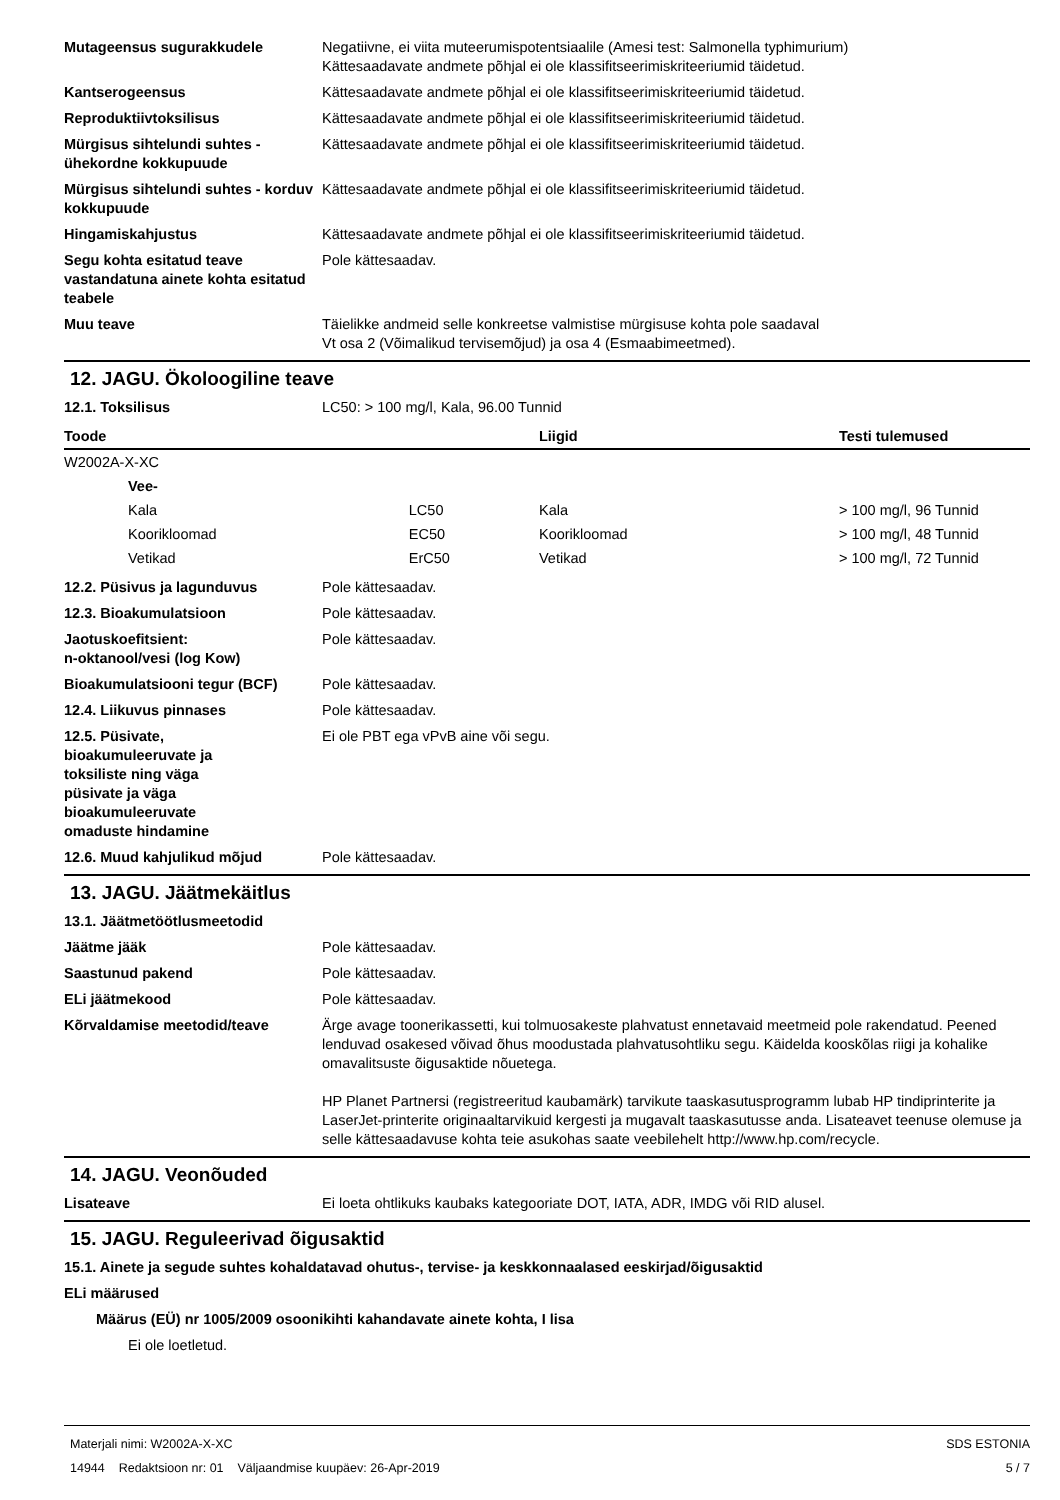Mutageensus sugurakkudele Negatiivne, ei viita muteerumispotentsiaalile (Amesi test: Salmonella typhimurium)
Kättesaadavate andmete põhjal ei ole klassifitseerimiskriteeriumid täidetud.
Kantserogeensus Kättesaadavate andmete põhjal ei ole klassifitseerimiskriteeriumid täidetud.
Reproduktiivtoksilisus Kättesaadavate andmete põhjal ei ole klassifitseerimiskriteeriumid täidetud.
Mürgisus sihtelundi suhtes - ühekordne kokkupuude
Kättesaadavate andmete põhjal ei ole klassifitseerimiskriteeriumid täidetud.
Mürgisus sihtelundi suhtes - korduv kokkupuude
Kättesaadavate andmete põhjal ei ole klassifitseerimiskriteeriumid täidetud.
Hingamiskahjustus Kättesaadavate andmete põhjal ei ole klassifitseerimiskriteeriumid täidetud.
Segu kohta esitatud teave vastandatuna ainete kohta esitatud teabele
Pole kättesaadav.
Muu teave Täielikke andmeid selle konkreetse valmistise mürgisuse kohta pole saadaval
Vt osa 2 (Võimalikud tervisemõjud) ja osa 4 (Esmaabimeetmed).
12. JAGU. Ökoloogiline teave
12.1. Toksilisus LC50: > 100 mg/l, Kala, 96.00 Tunnid
| Toode | | | Liigid | Testi tulemused |
| --- | --- | --- | --- | --- |
| W2002A-X-XC | | | | |
| | Vee- | | | |
| | Kala | LC50 | Kala | > 100 mg/l, 96 Tunnid |
| | Koorikloomad | EC50 | Koorikloomad | > 100 mg/l, 48 Tunnid |
| | Vetikad | ErC50 | Vetikad | > 100 mg/l, 72 Tunnid |
12.2. Püsivus ja lagunduvus Pole kättesaadav.
12.3. Bioakumulatsioon Pole kättesaadav.
Jaotuskoefitsient:
n-oktanool/vesi (log Kow)
Pole kättesaadav.
Bioakumulatsiooni tegur (BCF) Pole kättesaadav.
12.4. Liikuvus pinnases Pole kättesaadav.
12.5. Püsivate,
bioakumuleeruvate ja
toksiliste ning väga
püsivate ja väga
bioakumuleeruvate
omaduste hindamine
Ei ole PBT ega vPvB aine või segu.
12.6. Muud kahjulikud mõjud Pole kättesaadav.
13. JAGU. Jäätmekäitlus
13.1. Jäätmetöötlusmeetodid
Jäätme jääk Pole kättesaadav.
Saastunud pakend Pole kättesaadav.
ELi jäätmekood Pole kättesaadav.
Kõrvaldamise meetodid/teave Ärge avage toonerikassetti, kui tolmuosakeste plahvatust ennetavaid meetmeid pole rakendatud. Peened lenduvad osakesed võivad õhus moodustada plahvatusohtliku segu. Käidelda kooskõlas riigi ja kohalike omavalitsuste õigusaktide nõuetega.
HP Planet Partnersi (registreeritud kaubamärk) tarvikute taaskasutusprogramm lubab HP tindiprinterite ja LaserJet-printerite originaaltarvikuid kergesti ja mugavalt taaskasutusse anda. Lisateavet teenuse olemuse ja selle kättesaadavuse kohta teie asukohas saate veebilehelt http://www.hp.com/recycle.
14. JAGU. Veonõuded
Lisateave Ei loeta ohtlikuks kaubaks kategooriate DOT, IATA, ADR, IMDG või RID alusel.
15. JAGU. Reguleerivad õigusaktid
15.1. Ainete ja segude suhtes kohaldatavad ohutus-, tervise- ja keskkonnaalased eeskirjad/õigusaktid
ELi määrused
Määrus (EÜ) nr 1005/2009 osoonikihti kahandavate ainete kohta, I lisa
Ei ole loetletud.
Materjali nimi: W2002A-X-XC
14944 Redaktsioon nr: 01 Väljaandmise kuupäev: 26-Apr-2019
SDS ESTONIA
5 / 7